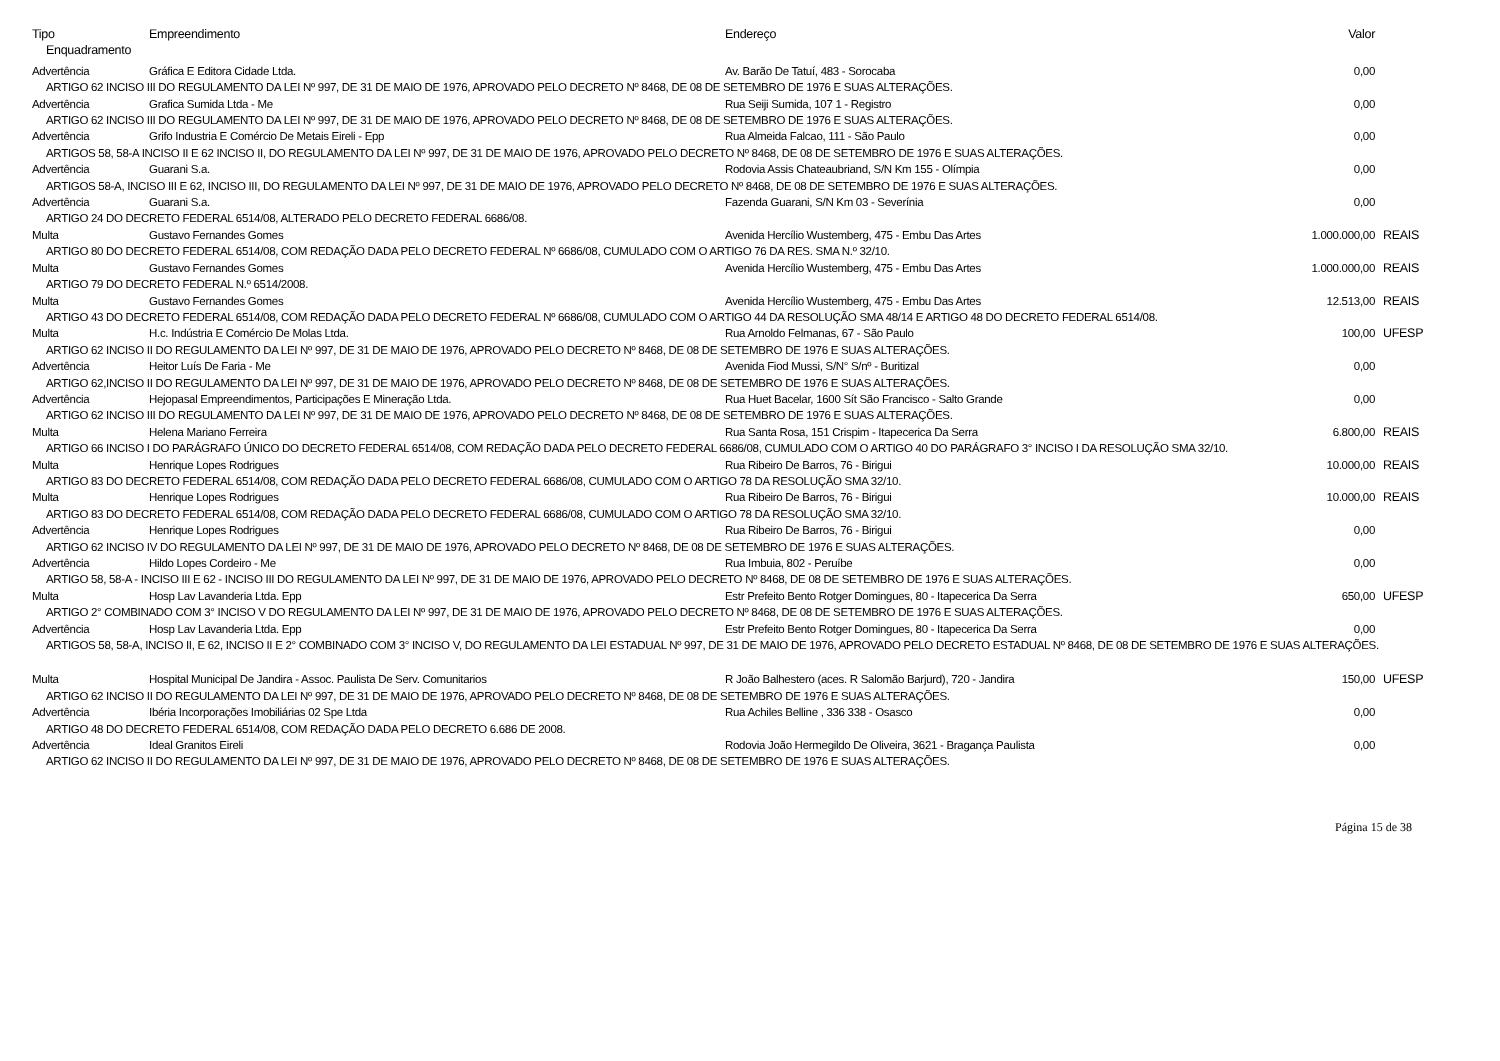| Tipo | Empreendimento | Endereço | Valor | |
| --- | --- | --- | --- | --- |
| Enquadramento | | | | |
| Advertência | Gráfica E Editora Cidade Ltda. | Av. Barão De Tatuí, 483 - Sorocaba | 0,00 | |
| ARTIGO 62 INCISO III DO REGULAMENTO DA LEI Nº 997, DE 31 DE MAIO DE 1976, APROVADO PELO DECRETO Nº 8468, DE 08 DE SETEMBRO DE 1976 E SUAS ALTERAÇÕES. | | | | |
| Advertência | Grafica Sumida Ltda - Me | Rua Seiji Sumida, 107 1 - Registro | 0,00 | |
| ARTIGO 62 INCISO III DO REGULAMENTO DA LEI Nº 997, DE 31 DE MAIO DE 1976, APROVADO PELO DECRETO Nº 8468, DE 08 DE SETEMBRO DE 1976 E SUAS ALTERAÇÕES. | | | | |
| Advertência | Grifo Industria E Comércio De Metais Eireli - Epp | Rua Almeida Falcao, 111 - São Paulo | 0,00 | |
| ARTIGOS 58, 58-A INCISO II E 62 INCISO II, DO REGULAMENTO DA LEI Nº 997, DE 31 DE MAIO DE 1976, APROVADO PELO DECRETO Nº 8468, DE 08 DE SETEMBRO DE 1976 E SUAS ALTERAÇÕES. | | | | |
| Advertência | Guarani S.a. | Rodovia Assis Chateaubriand, S/N Km 155 - Olímpia | 0,00 | |
| ARTIGOS 58-A, INCISO III E 62, INCISO III, DO REGULAMENTO DA LEI Nº 997, DE 31 DE MAIO DE 1976, APROVADO PELO DECRETO Nº 8468, DE 08 DE SETEMBRO DE 1976 E SUAS ALTERAÇÕES. | | | | |
| Advertência | Guarani S.a. | Fazenda Guarani, S/N Km 03 - Severínia | 0,00 | |
| ARTIGO 24 DO DECRETO FEDERAL 6514/08, ALTERADO PELO DECRETO FEDERAL 6686/08. | | | | |
| Multa | Gustavo Fernandes Gomes | Avenida Hercílio Wustemberg, 475 - Embu Das Artes | 1.000.000,00 | REAIS |
| ARTIGO 80 DO DECRETO FEDERAL 6514/08, COM REDAÇÃO DADA PELO DECRETO FEDERAL Nº 6686/08, CUMULADO COM O ARTIGO 76 DA RES. SMA N.º 32/10. | | | | |
| Multa | Gustavo Fernandes Gomes | Avenida Hercílio Wustemberg, 475 - Embu Das Artes | 1.000.000,00 | REAIS |
| ARTIGO 79 DO DECRETO FEDERAL N.º 6514/2008. | | | | |
| Multa | Gustavo Fernandes Gomes | Avenida Hercílio Wustemberg, 475 - Embu Das Artes | 12.513,00 | REAIS |
| ARTIGO 43 DO DECRETO FEDERAL 6514/08, COM REDAÇÃO DADA PELO DECRETO FEDERAL Nº 6686/08, CUMULADO COM O ARTIGO 44 DA RESOLUÇÃO SMA 48/14 E ARTIGO 48 DO DECRETO FEDERAL 6514/08. | | | | |
| Multa | H.c. Indústria E Comércio De Molas Ltda. | Rua Arnoldo Felmanas, 67 - São Paulo | 100,00 | UFESP |
| ARTIGO 62 INCISO II DO REGULAMENTO DA LEI Nº 997, DE 31 DE MAIO DE 1976, APROVADO PELO DECRETO Nº 8468, DE 08 DE SETEMBRO DE 1976 E SUAS ALTERAÇÕES. | | | | |
| Advertência | Heitor Luís De Faria - Me | Avenida Fiod Mussi, S/N° S/nº - Buritizal | 0,00 | |
| ARTIGO 62,INCISO II DO REGULAMENTO DA LEI Nº 997, DE 31 DE MAIO DE 1976, APROVADO PELO DECRETO Nº 8468, DE 08 DE SETEMBRO DE 1976 E SUAS ALTERAÇÕES. | | | | |
| Advertência | Hejopasal Empreendimentos, Participações E Mineração Ltda. | Rua Huet Bacelar, 1600 Sít São Francisco - Salto Grande | 0,00 | |
| ARTIGO 62 INCISO III DO REGULAMENTO DA LEI Nº 997, DE 31 DE MAIO DE 1976, APROVADO PELO DECRETO Nº 8468, DE 08 DE SETEMBRO DE 1976 E SUAS ALTERAÇÕES. | | | | |
| Multa | Helena Mariano Ferreira | Rua Santa Rosa, 151 Crispim - Itapecerica Da Serra | 6.800,00 | REAIS |
| ARTIGO 66 INCISO I DO PARÁGRAFO ÚNICO DO DECRETO FEDERAL 6514/08, COM REDAÇÃO DADA PELO DECRETO FEDERAL 6686/08, CUMULADO COM O ARTIGO 40 DO PARÁGRAFO 3° INCISO I DA RESOLUÇÃO SMA 32/10. | | | | |
| Multa | Henrique Lopes Rodrigues | Rua Ribeiro De Barros, 76 - Birigui | 10.000,00 | REAIS |
| ARTIGO 83 DO DECRETO FEDERAL 6514/08, COM REDAÇÃO DADA PELO DECRETO FEDERAL 6686/08, CUMULADO COM O ARTIGO 78 DA RESOLUÇÃO SMA 32/10. | | | | |
| Multa | Henrique Lopes Rodrigues | Rua Ribeiro De Barros, 76 - Birigui | 10.000,00 | REAIS |
| ARTIGO 83 DO DECRETO FEDERAL 6514/08, COM REDAÇÃO DADA PELO DECRETO FEDERAL 6686/08, CUMULADO COM O ARTIGO 78 DA RESOLUÇÃO SMA 32/10. | | | | |
| Advertência | Henrique Lopes Rodrigues | Rua Ribeiro De Barros, 76 - Birigui | 0,00 | |
| ARTIGO 62 INCISO IV DO REGULAMENTO DA LEI Nº 997, DE 31 DE MAIO DE 1976, APROVADO PELO DECRETO Nº 8468, DE 08 DE SETEMBRO DE 1976 E SUAS ALTERAÇÕES. | | | | |
| Advertência | Hildo Lopes Cordeiro - Me | Rua Imbuia, 802 - Peruíbe | 0,00 | |
| ARTIGO 58, 58-A - INCISO III E 62 - INCISO III DO REGULAMENTO DA LEI Nº 997, DE 31 DE MAIO DE 1976, APROVADO PELO DECRETO Nº 8468, DE 08 DE SETEMBRO DE 1976 E SUAS ALTERAÇÕES. | | | | |
| Multa | Hosp Lav Lavanderia Ltda. Epp | Estr Prefeito Bento Rotger Domingues, 80 - Itapecerica Da Serra | 650,00 | UFESP |
| ARTIGO 2° COMBINADO COM 3° INCISO V DO REGULAMENTO DA LEI Nº 997, DE 31 DE MAIO DE 1976, APROVADO PELO DECRETO Nº 8468, DE 08 DE SETEMBRO DE 1976 E SUAS ALTERAÇÕES. | | | | |
| Advertência | Hosp Lav Lavanderia Ltda. Epp | Estr Prefeito Bento Rotger Domingues, 80 - Itapecerica Da Serra | 0,00 | |
| ARTIGOS 58, 58-A, INCISO II, E 62, INCISO II E 2° COMBINADO COM 3° INCISO V, DO REGULAMENTO DA LEI ESTADUAL Nº 997, DE 31 DE MAIO DE 1976, APROVADO PELO DECRETO ESTADUAL Nº 8468, DE 08 DE SETEMBRO DE 1976 E SUAS ALTERAÇÕES. | | | | |
| Multa | Hospital Municipal De Jandira - Assoc. Paulista De Serv. Comunitarios | R João Balhestero (aces. R Salomão Barjurd), 720 - Jandira | 150,00 | UFESP |
| ARTIGO 62 INCISO II DO REGULAMENTO DA LEI Nº 997, DE 31 DE MAIO DE 1976, APROVADO PELO DECRETO Nº 8468, DE 08 DE SETEMBRO DE 1976 E SUAS ALTERAÇÕES. | | | | |
| Advertência | Ibéria Incorporações Imobiliárias 02 Spe Ltda | Rua Achiles Belline , 336 338 - Osasco | 0,00 | |
| ARTIGO 48 DO DECRETO FEDERAL 6514/08, COM REDAÇÃO DADA PELO DECRETO 6.686 DE 2008. | | | | |
| Advertência | Ideal Granitos Eireli | Rodovia João Hermegildo De Oliveira, 3621 - Bragança Paulista | 0,00 | |
| ARTIGO 62 INCISO II DO REGULAMENTO DA LEI Nº 997, DE 31 DE MAIO DE 1976, APROVADO PELO DECRETO Nº 8468, DE 08 DE SETEMBRO DE 1976 E SUAS ALTERAÇÕES. | | | | |
Página 15 de 38